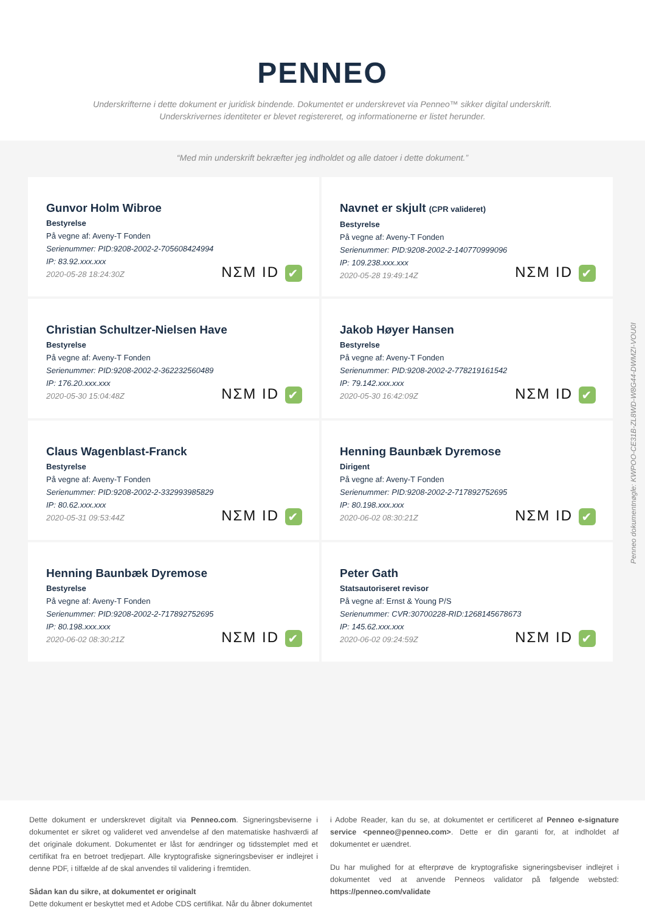PENNEO
Underskrifterne i dette dokument er juridisk bindende. Dokumentet er underskrevet via Penneo™ sikker digital underskrift.
Underskrivernes identiteter er blevet registereret, og informationerne er listet herunder.
“Med min underskrift bekræfter jeg indholdet og alle datoer i dette dokument.”
Gunvor Holm Wibroe
Bestyrelse
På vegne af: Aveny-T Fonden
Serienummer: PID:9208-2002-2-705608424994
IP: 83.92.xxx.xxx
2020-05-28 18:24:30Z
NΣM ID ✔
Navnet er skjult (CPR valideret)
Bestyrelse
På vegne af: Aveny-T Fonden
Serienummer: PID:9208-2002-2-140770999096
IP: 109.238.xxx.xxx
2020-05-28 19:49:14Z
NΣM ID ✔
Christian Schultzer-Nielsen Have
Bestyrelse
På vegne af: Aveny-T Fonden
Serienummer: PID:9208-2002-2-362232560489
IP: 176.20.xxx.xxx
2020-05-30 15:04:48Z
NΣM ID ✔
Jakob Høyer Hansen
Bestyrelse
På vegne af: Aveny-T Fonden
Serienummer: PID:9208-2002-2-778219161542
IP: 79.142.xxx.xxx
2020-05-30 16:42:09Z
NΣM ID ✔
Claus Wagenblast-Franck
Bestyrelse
På vegne af: Aveny-T Fonden
Serienummer: PID:9208-2002-2-332993985829
IP: 80.62.xxx.xxx
2020-05-31 09:53:44Z
NΣM ID ✔
Henning Baunbæk Dyremose
Dirigent
På vegne af: Aveny-T Fonden
Serienummer: PID:9208-2002-2-717892752695
IP: 80.198.xxx.xxx
2020-06-02 08:30:21Z
NΣM ID ✔
Henning Baunbæk Dyremose
Bestyrelse
På vegne af: Aveny-T Fonden
Serienummer: PID:9208-2002-2-717892752695
IP: 80.198.xxx.xxx
2020-06-02 08:30:21Z
NΣM ID ✔
Peter Gath
Statsautoriseret revisor
På vegne af: Ernst & Young P/S
Serienummer: CVR:30700228-RID:1268145678673
IP: 145.62.xxx.xxx
2020-06-02 09:24:59Z
NΣM ID ✔
Penneo dokumentnøgle: KWPOO-CE31B-ZL8WD-W8G44-DWMZI-VOU0I
Dette dokument er underskrevet digitalt via Penneo.com. Signeringsbeviserne i dokumentet er sikret og valideret ved anvendelse af den matematiske hashværdi af det originale dokument. Dokumentet er låst for ændringer og tidsstemplet med et certifikat fra en betroet tredjepart. Alle kryptografiske signeringsbeviser er indlejret i denne PDF, i tilfælde af de skal anvendes til validering i fremtiden.
Sådan kan du sikre, at dokumentet er originalt
Dette dokument er beskyttet med et Adobe CDS certifikat. Når du åbner dokumentet
i Adobe Reader, kan du se, at dokumentet er certificeret af Penneo e-signature service <penneo@penneo.com>. Dette er din garanti for, at indholdet af dokumentet er uændret.
Du har mulighed for at efterprøve de kryptografiske signeringsbeviser indlejret i dokumentet ved at anvende Penneos validator på følgende websted: https://penneo.com/validate